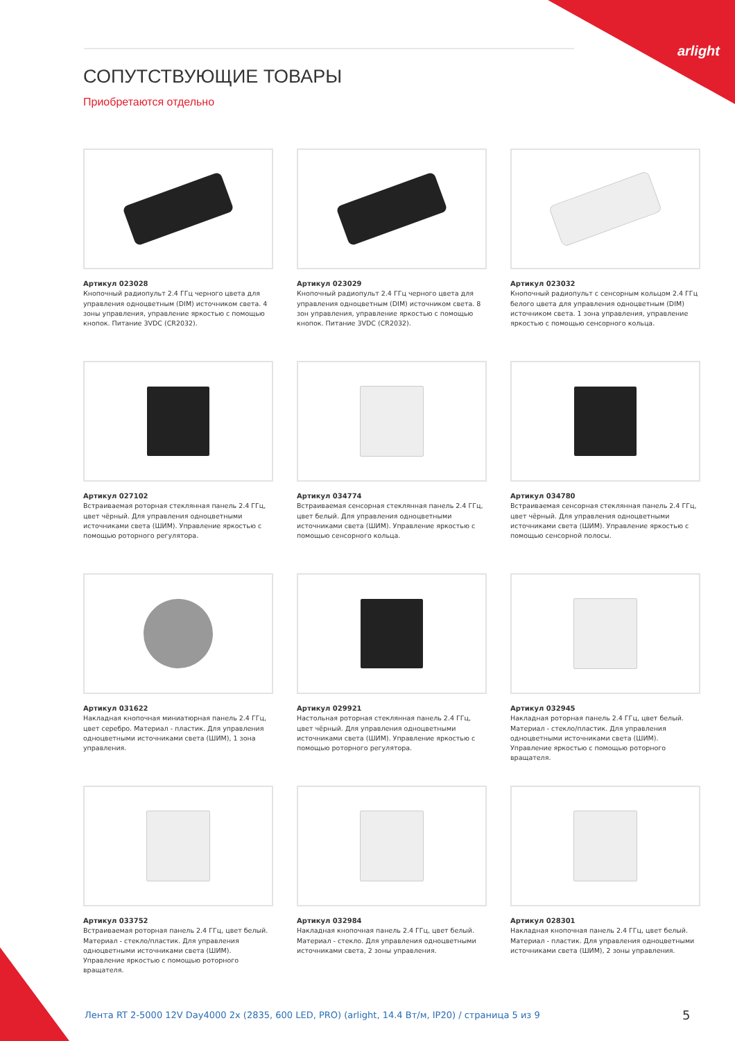arlight
СОПУТСТВУЮЩИЕ ТОВАРЫ
Приобретаются отдельно
Артикул 023028
Кнопочный радиопульт 2.4 ГГц черного цвета для управления одноцветным (DIM) источником света. 4 зоны управления, управление яркостью с помощью кнопок. Питание 3VDC (CR2032).
Артикул 023029
Кнопочный радиопульт 2.4 ГГц черного цвета для управления одноцветным (DIM) источником света. 8 зон управления, управление яркостью с помощью кнопок. Питание 3VDC (CR2032).
Артикул 023032
Кнопочный радиопульт с сенсорным кольцом 2.4 ГГц белого цвета для управления одноцветным (DIM) источником света. 1 зона управления, управление яркостью с помощью сенсорного кольца.
Артикул 027102
Встраиваемая роторная стеклянная панель 2.4 ГГц, цвет чёрный. Для управления одноцветными источниками света (ШИМ). Управление яркостью с помощью роторного регулятора.
Артикул 034774
Встраиваемая сенсорная стеклянная панель 2.4 ГГц, цвет белый. Для управления одноцветными источниками света (ШИМ). Управление яркостью с помощью сенсорного кольца.
Артикул 034780
Встраиваемая сенсорная стеклянная панель 2.4 ГГц, цвет чёрный. Для управления одноцветными источниками света (ШИМ). Управление яркостью с помощью сенсорной полосы.
Артикул 031622
Накладная кнопочная миниатюрная панель 2.4 ГГц, цвет серебро. Материал - пластик. Для управления одноцветными источниками света (ШИМ), 1 зона управления.
Артикул 029921
Настольная роторная стеклянная панель 2.4 ГГц, цвет чёрный. Для управления одноцветными источниками света (ШИМ). Управление яркостью с помощью роторного регулятора.
Артикул 032945
Накладная роторная панель 2.4 ГГц, цвет белый. Материал - стекло/пластик. Для управления одноцветными источниками света (ШИМ). Управление яркостью с помощью роторного вращателя.
Артикул 033752
Встраиваемая роторная панель 2.4 ГГц, цвет белый. Материал - стекло/пластик. Для управления одноцветными источниками света (ШИМ). Управление яркостью с помощью роторного вращателя.
Артикул 032984
Накладная кнопочная панель 2.4 ГГц, цвет белый. Материал - стекло. Для управления одноцветными источниками света, 2 зоны управления.
Артикул 028301
Накладная кнопочная панель 2.4 ГГц, цвет белый. Материал - пластик. Для управления одноцветными источниками света (ШИМ), 2 зоны управления.
Лента RT 2-5000 12V Day4000 2x (2835, 600 LED, PRO) (arlight, 14.4 Вт/м, IP20) / страница 5 из 9
5